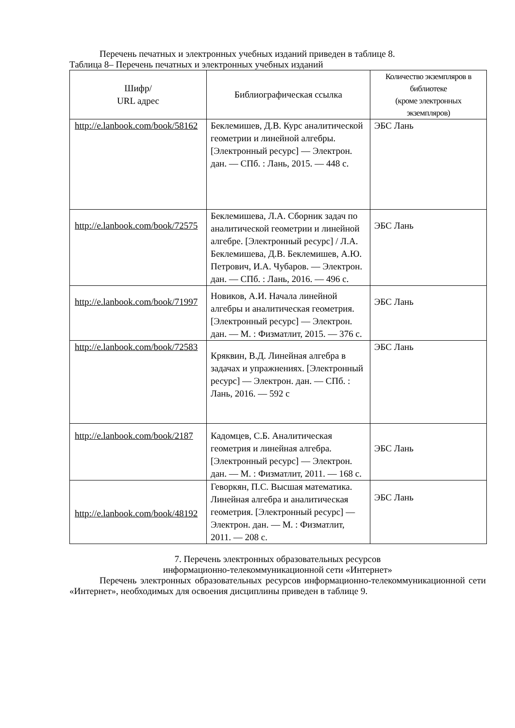Перечень печатных и электронных учебных изданий приведен в таблице 8.
Таблица 8– Перечень печатных и электронных учебных изданий
| Шифр/ URL адрес | Библиографическая ссылка | Количество экземпляров в библиотеке (кроме электронных экземпляров) |
| --- | --- | --- |
| http://e.lanbook.com/book/58162 | Беклемишев, Д.В. Курс аналитической геометрии и линейной алгебры. [Электронный ресурс] — Электрон. дан. — СПб. : Лань, 2015. — 448 с. | ЭБС Лань |
| http://e.lanbook.com/book/72575 | Беклемишева, Л.А. Сборник задач по аналитической геометрии и линейной алгебре. [Электронный ресурс] / Л.А. Беклемишева, Д.В. Беклемишев, А.Ю. Петрович, И.А. Чубаров. — Электрон. дан. — СПб. : Лань, 2016. — 496 с. | ЭБС Лань |
| http://e.lanbook.com/book/71997 | Новиков, А.И. Начала линейной алгебры и аналитическая геометрия. [Электронный ресурс] — Электрон. дан. — М. : Физматлит, 2015. — 376 с. | ЭБС Лань |
| http://e.lanbook.com/book/72583 | Кряквин, В.Д. Линейная алгебра в задачах и упражнениях. [Электронный ресурс] — Электрон. дан. — СПб. : Лань, 2016. — 592 с | ЭБС Лань |
| http://e.lanbook.com/book/2187 | Кадомцев, С.Б. Аналитическая геометрия и линейная алгебра. [Электронный ресурс] — Электрон. дан. — М. : Физматлит, 2011. — 168 с. | ЭБС Лань |
| http://e.lanbook.com/book/48192 | Геворкян, П.С. Высшая математика. Линейная алгебра и аналитическая геометрия. [Электронный ресурс] — Электрон. дан. — М. : Физматлит, 2011. — 208 с. | ЭБС Лань |
7. Перечень электронных образовательных ресурсов
информационно-телекоммуникационной сети «Интернет»
Перечень электронных образовательных ресурсов информационно-телекоммуникационной сети «Интернет», необходимых для освоения дисциплины приведен в таблице 9.